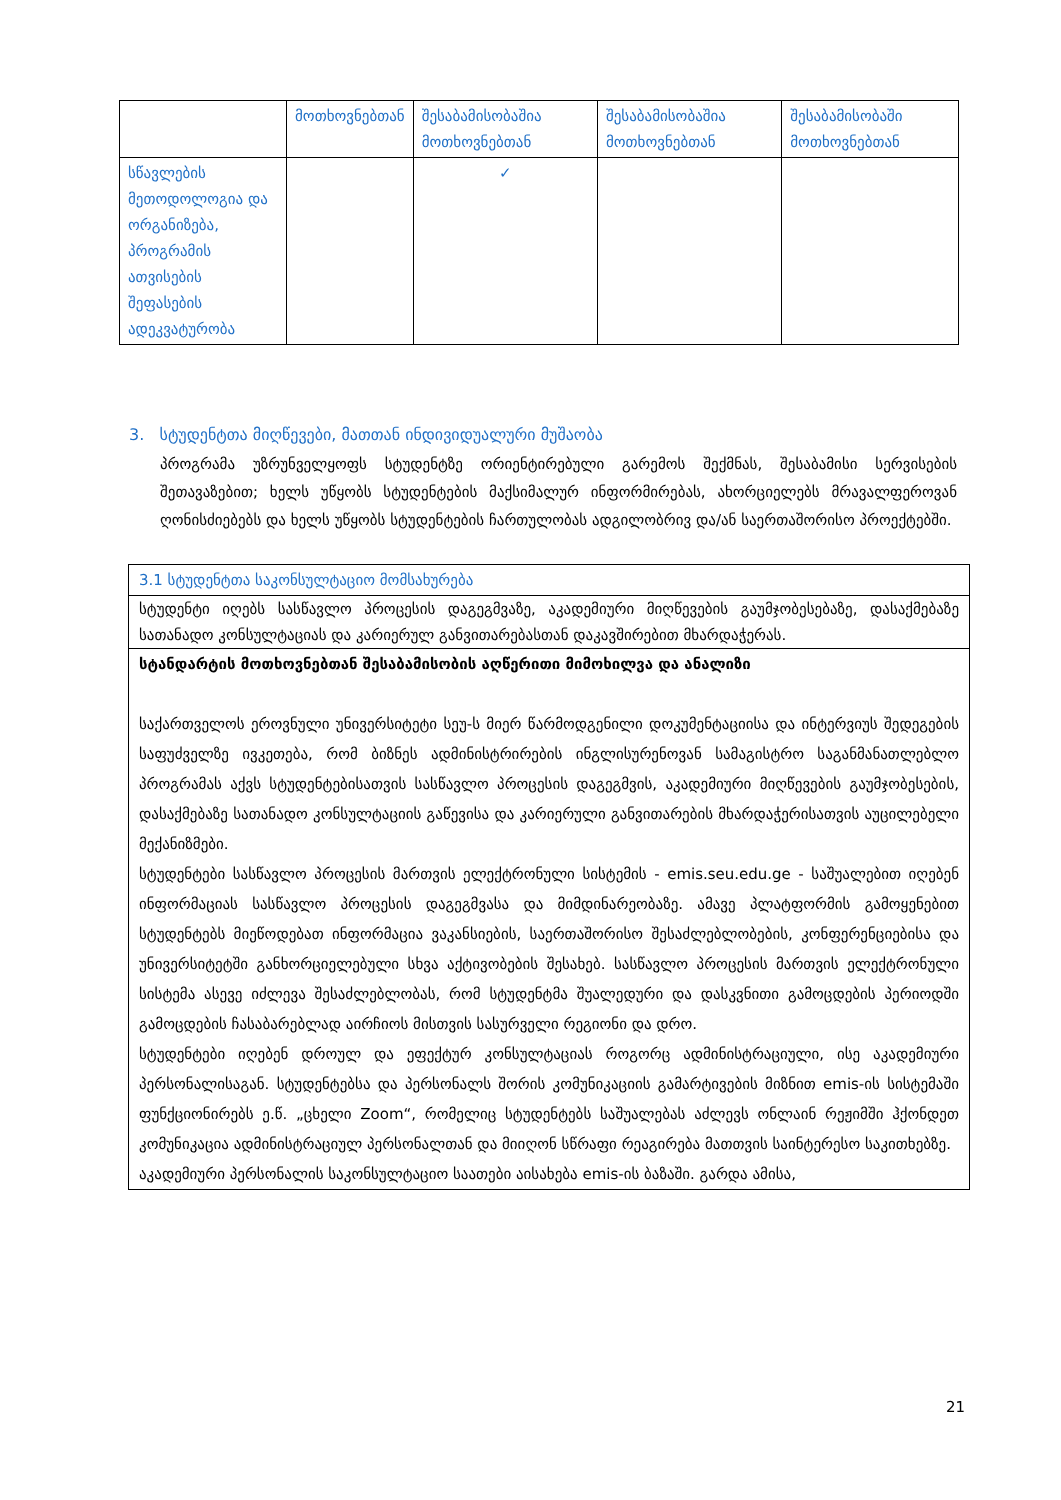| | მოთხოვნებთან | შესაბამისობაშია მოთხოვნებთან | შესაბამისობაშია მოთხოვნებთან | შესაბამისობაში მოთხოვნებთან |
| --- | --- | --- | --- | --- |
| სწავლების მეთოდოლოგია და ორგანიზება, პროგრამის ათვისების შეფასების ადეკვატურობა | | ✓ | | |
3. სტუდენტთა მიღწევები, მათთან ინდივიდუალური მუშაობა
პროგრამა უზრუნველყოფს სტუდენტზე ორიენტირებული გარემოს შექმნას, შესაბამისი სერვისების შეთავაზებით; ხელს უწყობს სტუდენტების მაქსიმალურ ინფორმირებას, ახორციელებს მრავალფეროვან ღონისძიებებს და ხელს უწყობს სტუდენტების ჩართულობას ადგილობრივ და/ან საერთაშორისო პროექტებში.
| 3.1 სტუდენტთა საკონსულტაციო მომსახურება |
| სტუდენტი იღებს სასწავლო პროცესის დაგეგმვაზე, აკადემიური მიღწევების გაუმჯობესებაზე, დასაქმებაზე სათანადო კონსულტაციას და კარიერულ განვითარებასთან დაკავშირებით მხარდაჭერას. |
| სტანდარტის მოთხოვნებთან შესაბამისობის აღწერითი მიმოხილვა და ანალიზი საქართველოს ეროვნული უნივერსიტეტი სეუ-ს მიერ წარმოდგენილი დოკუმენტაციისა და ინტერვიუს შედეგების საფუძველზე ივკეთება, რომ ბიზნეს ადმინისტრირების ინგლისურენოვან სამაგისტრო საგანმანათლებლო პროგრამას აქვს სტუდენტებისათვის სასწავლო პროცესის დაგეგმვის, აკადემიური მიღწევების გაუმჯობესების, დასაქმებაზე სათანადო კონსულტაციის გაწევისა და კარიერული განვითარების მხარდაჭერისათვის აუცილებელი მექანიზმები. სტუდენტები სასწავლო პროცესის მართვის ელექტრონული სისტემის - emis.seu.edu.ge - საშუალებით იღებენ ინფორმაციას სასწავლო პროცესის დაგეგმვასა და მიმდინარეობაზე. ამავე პლატფორმის გამოყენებით სტუდენტებს მიეწოდებათ ინფორმაცია ვაკანსიების, საერთაშორისო შესაძლებლობების, კონფერენციებისა და უნივერსიტეტში განხორციელებული სხვა აქტივობების შესახებ. სასწავლო პროცესის მართვის ელექტრონული სისტემა ასევე იძლევა შესაძლებლობას, რომ სტუდენტმა შუალედური და დასკვნითი გამოცდების პერიოდში გამოცდების ჩასაბარებლად აირჩიოს მისთვის სასურველი რეგიონი და დრო. სტუდენტები იღებენ დროულ და ეფექტურ კონსულტაციას როგორც ადმინისტრაციული, ისე აკადემიური პერსონალისაგან. სტუდენტებსა და პერსონალს შორის კომუნიკაციის გამარტივების მიზნით emis-ის სისტემაში ფუნქციონირებს ე.წ. „ცხელი Zoom“, რომელიც სტუდენტებს საშუალებას აძლევს ონლაინ რეჟიმში ჰქონდეთ კომუნიკაცია ადმინისტრაციულ პერსონალთან და მიიღონ სწრაფი რეაგირება მათთვის საინტერესო საკითხებზე. აკადემიური პერსონალის საკონსულტაციო საათები აისახება emis-ის ბაზაში. გარდა ამისა, |
21